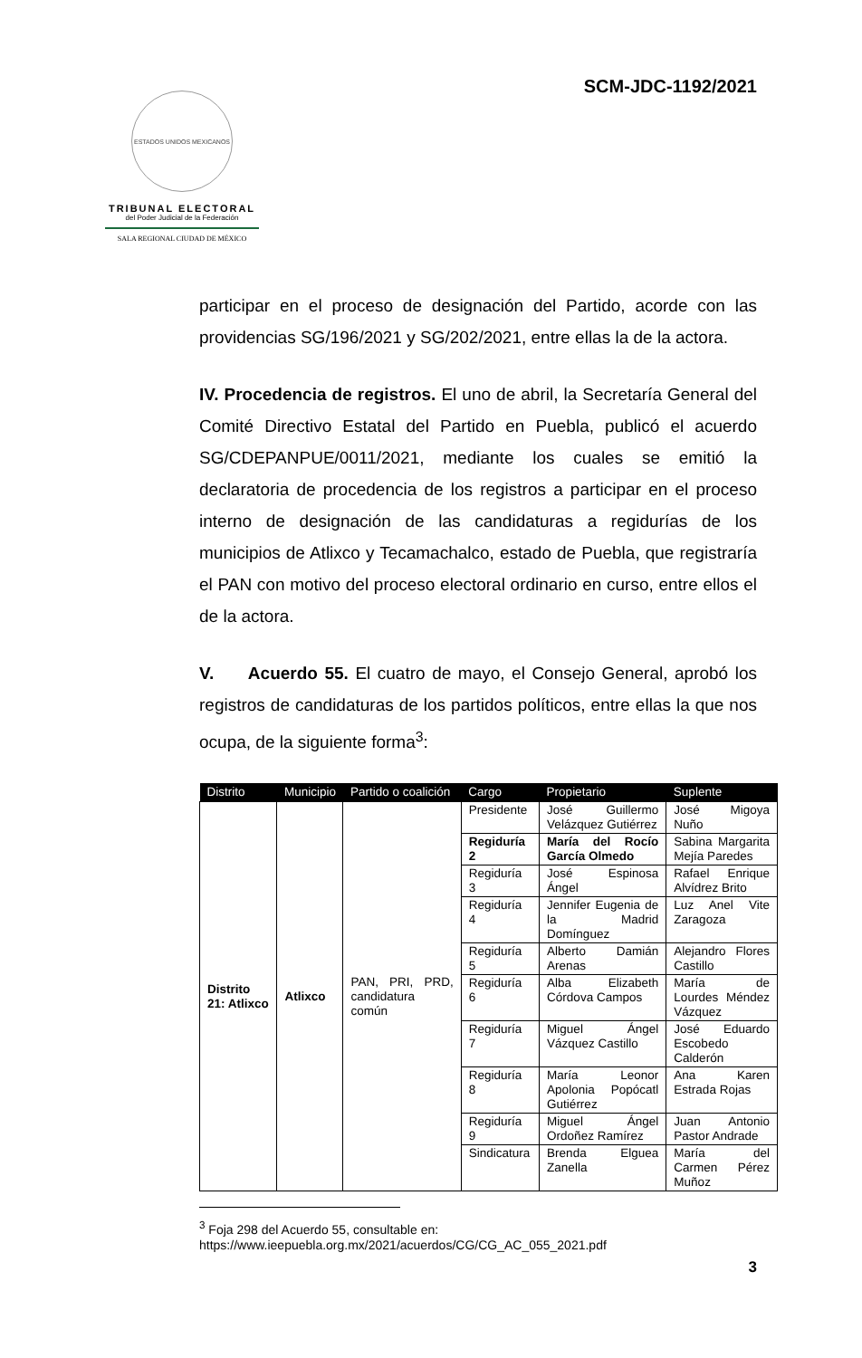SCM-JDC-1192/2021
ESTADOS UNIDOS MEXICANOS
TRIBUNAL ELECTORAL
del Poder Judicial de la Federación
SALA REGIONAL CIUDAD DE MÉXICO
participar en el proceso de designación del Partido, acorde con las providencias SG/196/2021 y SG/202/2021, entre ellas la de la actora.
IV. Procedencia de registros. El uno de abril, la Secretaría General del Comité Directivo Estatal del Partido en Puebla, publicó el acuerdo SG/CDEPANPUE/0011/2021, mediante los cuales se emitió la declaratoria de procedencia de los registros a participar en el proceso interno de designación de las candidaturas a regidurías de los municipios de Atlixco y Tecamachalco, estado de Puebla, que registraría el PAN con motivo del proceso electoral ordinario en curso, entre ellos el de la actora.
V. Acuerdo 55. El cuatro de mayo, el Consejo General, aprobó los registros de candidaturas de los partidos políticos, entre ellas la que nos ocupa, de la siguiente forma<sup>3</sup>:
| Distrito | Municipio | Partido o coalición | Cargo | Propietario | Suplente |
| --- | --- | --- | --- | --- | --- |
| Distrito 21: Atlixco | Atlixco | PAN, PRI, PRD, candidatura común | Presidente | José Guillermo Velázquez Gutiérrez | José Migoya Nuño |
| | | | Regiduría 2 | María del Rocío García Olmedo | Sabina Margarita Mejía Paredes |
| | | | Regiduría 3 | José Espinosa Ángel | Rafael Enrique Alvídrez Brito |
| | | | Regiduría 4 | Jennifer Eugenia de la Madrid Domínguez | Luz Anel Vite Zaragoza |
| | | | Regiduría 5 | Alberto Damián Arenas | Alejandro Flores Castillo |
| | | | Regiduría 6 | Alba Elizabeth Córdova Campos | María de Lourdes Méndez Vázquez |
| | | | Regiduría 7 | Miguel Ángel Vázquez Castillo | José Eduardo Escobedo Calderón |
| | | | Regiduría 8 | María Leonor Apolonia Popócatl Gutiérrez | Ana Karen Estrada Rojas |
| | | | Regiduría 9 | Miguel Ángel Ordoñez Ramírez | Juan Antonio Pastor Andrade |
| | | | Sindicatura | Brenda Elguea Zanella | María del Carmen Pérez Muñoz |
<sup>3</sup> Foja 298 del Acuerdo 55, consultable en: https://www.ieepuebla.org.mx/2021/acuerdos/CG/CG_AC_055_2021.pdf
3